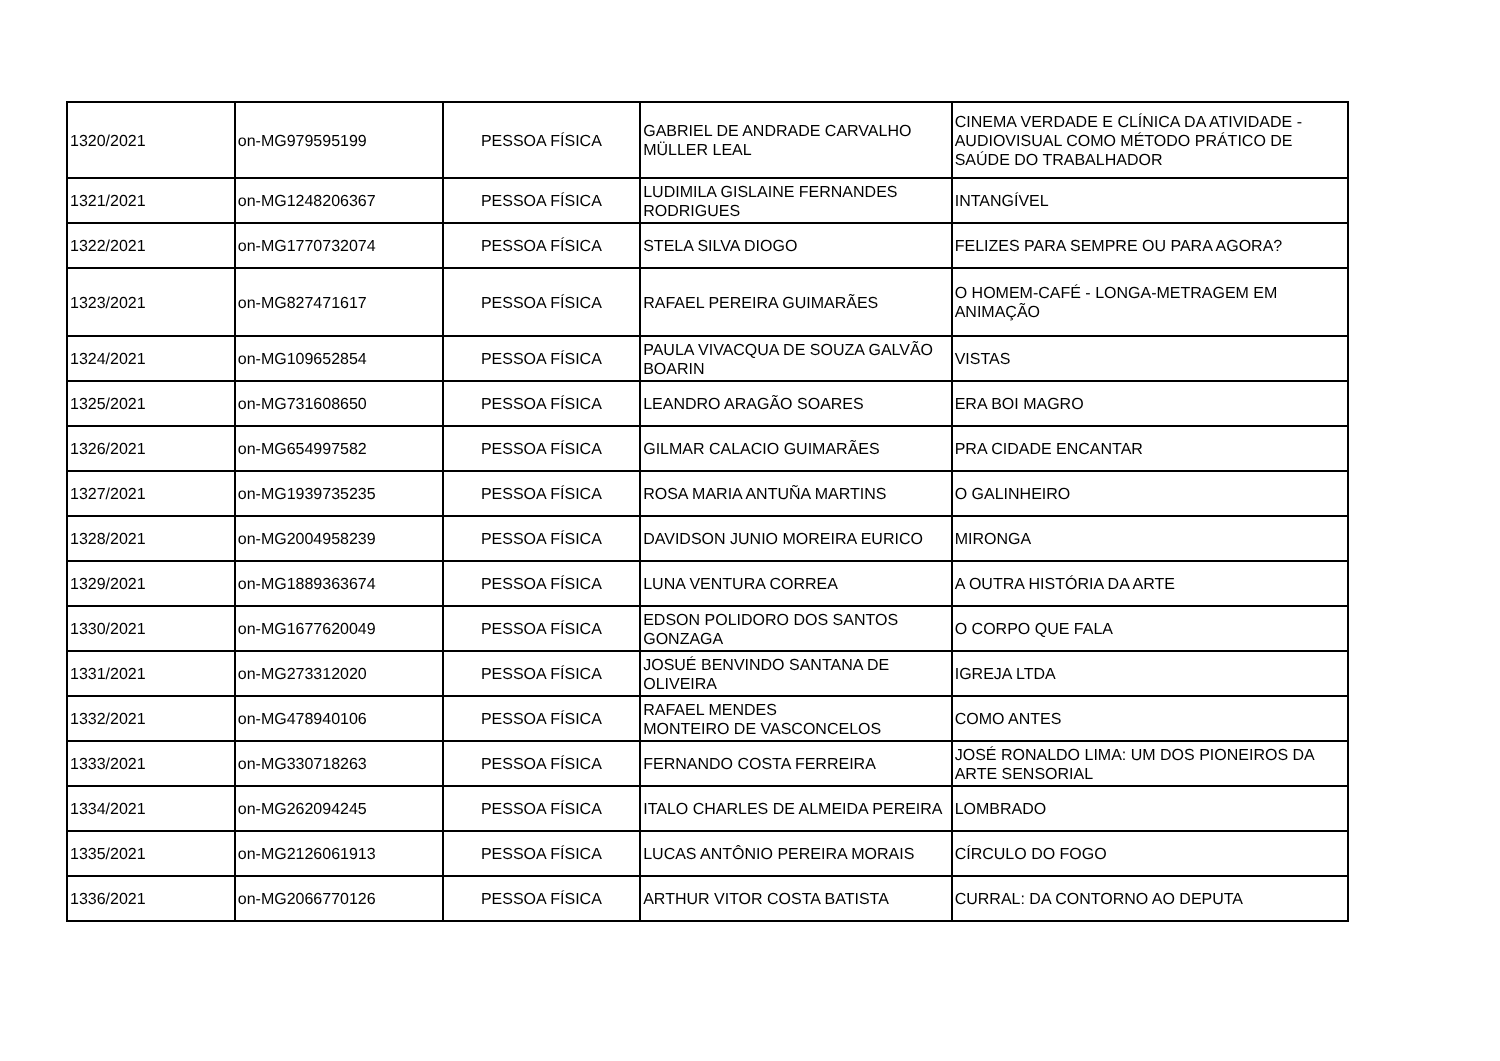| 1320/2021 | on-MG979595199 | PESSOA FÍSICA | GABRIEL DE ANDRADE CARVALHO MÜLLER LEAL | CINEMA VERDADE E CLÍNICA DA ATIVIDADE - AUDIOVISUAL COMO MÉTODO PRÁTICO DE SAÚDE DO TRABALHADOR |
| 1321/2021 | on-MG1248206367 | PESSOA FÍSICA | LUDIMILA GISLAINE FERNANDES RODRIGUES | INTANGÍVEL |
| 1322/2021 | on-MG1770732074 | PESSOA FÍSICA | STELA SILVA DIOGO | FELIZES PARA SEMPRE OU PARA AGORA? |
| 1323/2021 | on-MG827471617 | PESSOA FÍSICA | RAFAEL PEREIRA GUIMARÃES | O HOMEM-CAFÉ - LONGA-METRAGEM EM ANIMAÇÃO |
| 1324/2021 | on-MG109652854 | PESSOA FÍSICA | PAULA VIVACQUA DE SOUZA GALVÃO BOARIN | VISTAS |
| 1325/2021 | on-MG731608650 | PESSOA FÍSICA | LEANDRO ARAGÃO SOARES | ERA BOI MAGRO |
| 1326/2021 | on-MG654997582 | PESSOA FÍSICA | GILMAR CALACIO GUIMARÃES | PRA CIDADE ENCANTAR |
| 1327/2021 | on-MG1939735235 | PESSOA FÍSICA | ROSA MARIA ANTUÑA MARTINS | O GALINHEIRO |
| 1328/2021 | on-MG2004958239 | PESSOA FÍSICA | DAVIDSON JUNIO MOREIRA EURICO | MIRONGA |
| 1329/2021 | on-MG1889363674 | PESSOA FÍSICA | LUNA VENTURA CORREA | A OUTRA HISTÓRIA DA ARTE |
| 1330/2021 | on-MG1677620049 | PESSOA FÍSICA | EDSON POLIDORO DOS SANTOS GONZAGA | O CORPO QUE FALA |
| 1331/2021 | on-MG273312020 | PESSOA FÍSICA | JOSUÉ BENVINDO SANTANA DE OLIVEIRA | IGREJA LTDA |
| 1332/2021 | on-MG478940106 | PESSOA FÍSICA | RAFAEL MENDES MONTEIRO DE VASCONCELOS | COMO ANTES |
| 1333/2021 | on-MG330718263 | PESSOA FÍSICA | FERNANDO COSTA FERREIRA | JOSÉ RONALDO LIMA: UM DOS PIONEIROS DA ARTE SENSORIAL |
| 1334/2021 | on-MG262094245 | PESSOA FÍSICA | ITALO CHARLES DE ALMEIDA PEREIRA | LOMBRADO |
| 1335/2021 | on-MG2126061913 | PESSOA FÍSICA | LUCAS ANTÔNIO PEREIRA MORAIS | CÍRCULO DO FOGO |
| 1336/2021 | on-MG2066770126 | PESSOA FÍSICA | ARTHUR VITOR COSTA BATISTA | CURRAL: DA CONTORNO AO DEPUTA |